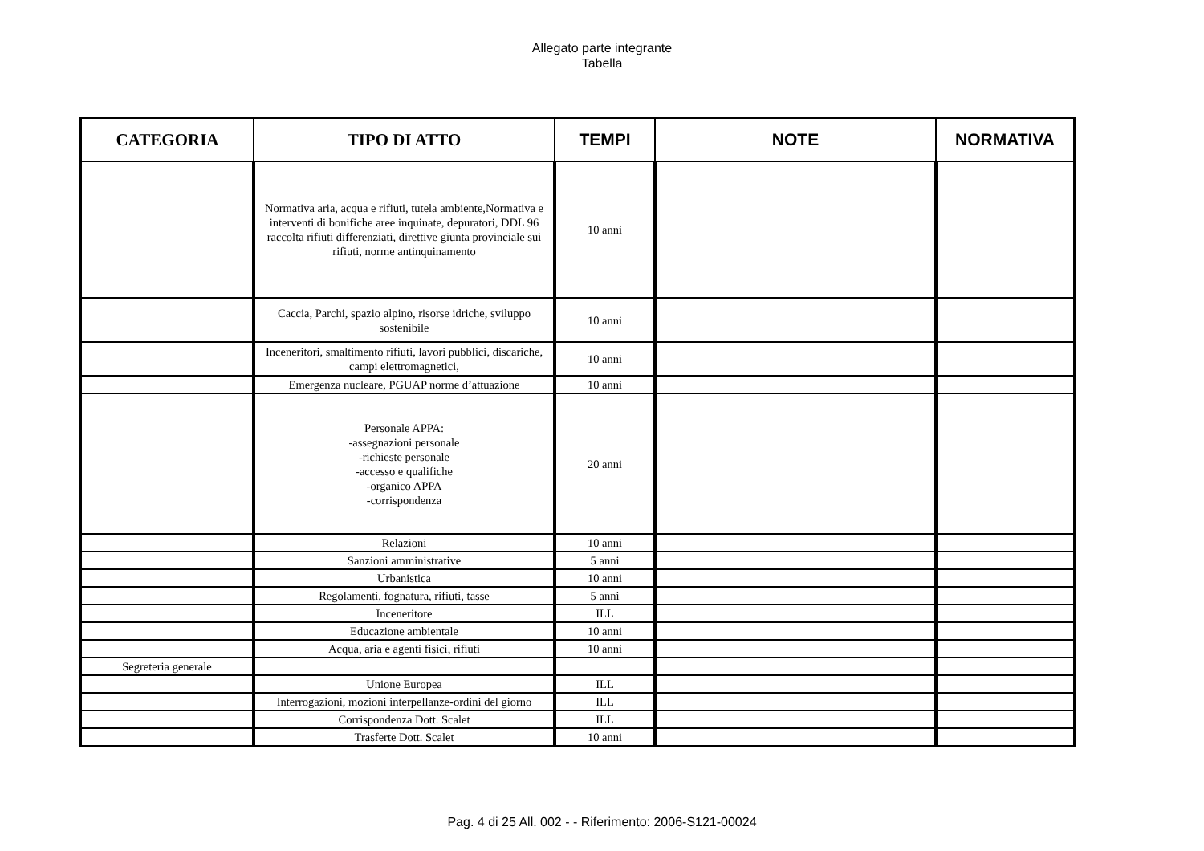Allegato parte integrante
Tabella
| CATEGORIA | TIPO DI ATTO | TEMPI | NOTE | NORMATIVA |
| --- | --- | --- | --- | --- |
| | Normativa aria, acqua e rifiuti, tutela ambiente,Normativa e interventi di bonifiche aree inquinate, depuratori, DDL 96 raccolta rifiuti differenziati, direttive giunta provinciale sui rifiuti, norme antinquinamento | 10 anni | | |
| | Caccia, Parchi, spazio alpino, risorse idriche, sviluppo sostenibile | 10 anni | | |
| | Inceneritori, smaltimento rifiuti, lavori pubblici, discariche, campi elettromagnetici, | 10 anni | | |
| | Emergenza nucleare, PGUAP norme d’attuazione | 10 anni | | |
| | Personale APPA: -assegnazioni personale -richieste personale -accesso e qualifiche -organico APPA -corrispondenza | 20 anni | | |
| | Relazioni | 10 anni | | |
| | Sanzioni amministrative | 5 anni | | |
| | Urbanistica | 10 anni | | |
| | Regolamenti, fognatura, rifiuti, tasse | 5 anni | | |
| | Inceneritore | ILL | | |
| | Educazione ambientale | 10 anni | | |
| | Acqua, aria e agenti fisici, rifiuti | 10 anni | | |
| Segreteria generale | | | | |
| | Unione Europea | ILL | | |
| | Interrogazioni, mozioni interpellanze-ordini del giorno | ILL | | |
| | Corrispondenza Dott. Scalet | ILL | | |
| | Trasferte Dott. Scalet | 10 anni | | |
Pag. 4 di 25 All. 002 - - Riferimento: 2006-S121-00024